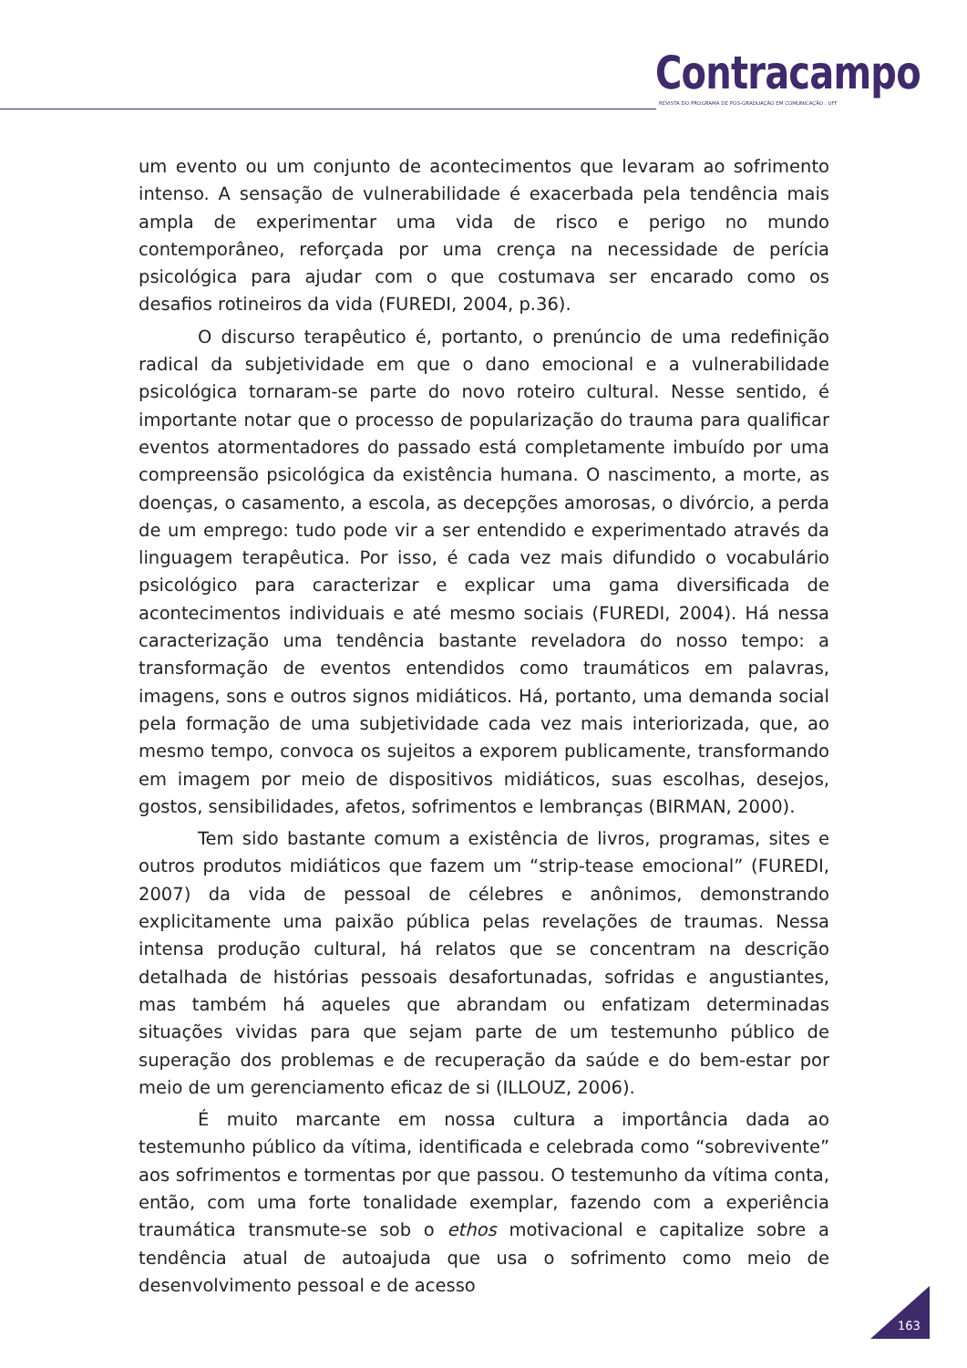Contracampo
REVISTA DO PROGRAMA DE PÓS-GRADUAÇÃO EM COMUNICAÇÃO . UFF
um evento ou um conjunto de acontecimentos que levaram ao sofrimento intenso. A sensação de vulnerabilidade é exacerbada pela tendência mais ampla de experimentar uma vida de risco e perigo no mundo contemporâneo, reforçada por uma crença na necessidade de perícia psicológica para ajudar com o que costumava ser encarado como os desafios rotineiros da vida (FUREDI, 2004, p.36).
O discurso terapêutico é, portanto, o prenúncio de uma redefinição radical da subjetividade em que o dano emocional e a vulnerabilidade psicológica tornaram-se parte do novo roteiro cultural. Nesse sentido, é importante notar que o processo de popularização do trauma para qualificar eventos atormentadores do passado está completamente imbuído por uma compreensão psicológica da existência humana. O nascimento, a morte, as doenças, o casamento, a escola, as decepções amorosas, o divórcio, a perda de um emprego: tudo pode vir a ser entendido e experimentado através da linguagem terapêutica. Por isso, é cada vez mais difundido o vocabulário psicológico para caracterizar e explicar uma gama diversificada de acontecimentos individuais e até mesmo sociais (FUREDI, 2004). Há nessa caracterização uma tendência bastante reveladora do nosso tempo: a transformação de eventos entendidos como traumáticos em palavras, imagens, sons e outros signos midiáticos. Há, portanto, uma demanda social pela formação de uma subjetividade cada vez mais interiorizada, que, ao mesmo tempo, convoca os sujeitos a exporem publicamente, transformando em imagem por meio de dispositivos midiáticos, suas escolhas, desejos, gostos, sensibilidades, afetos, sofrimentos e lembranças (BIRMAN, 2000).
Tem sido bastante comum a existência de livros, programas, sites e outros produtos midiáticos que fazem um “strip-tease emocional” (FUREDI, 2007) da vida de pessoal de célebres e anônimos, demonstrando explicitamente uma paixão pública pelas revelações de traumas. Nessa intensa produção cultural, há relatos que se concentram na descrição detalhada de histórias pessoais desafortunadas, sofridas e angustiantes, mas também há aqueles que abrandam ou enfatizam determinadas situações vividas para que sejam parte de um testemunho público de superação dos problemas e de recuperação da saúde e do bem-estar por meio de um gerenciamento eficaz de si (ILLOUZ, 2006).
É muito marcante em nossa cultura a importância dada ao testemunho público da vítima, identificada e celebrada como “sobrevivente” aos sofrimentos e tormentas por que passou. O testemunho da vítima conta, então, com uma forte tonalidade exemplar, fazendo com a experiência traumática transmute-se sob o ethos motivacional e capitalize sobre a tendência atual de autoajuda que usa o sofrimento como meio de desenvolvimento pessoal e de acesso
163